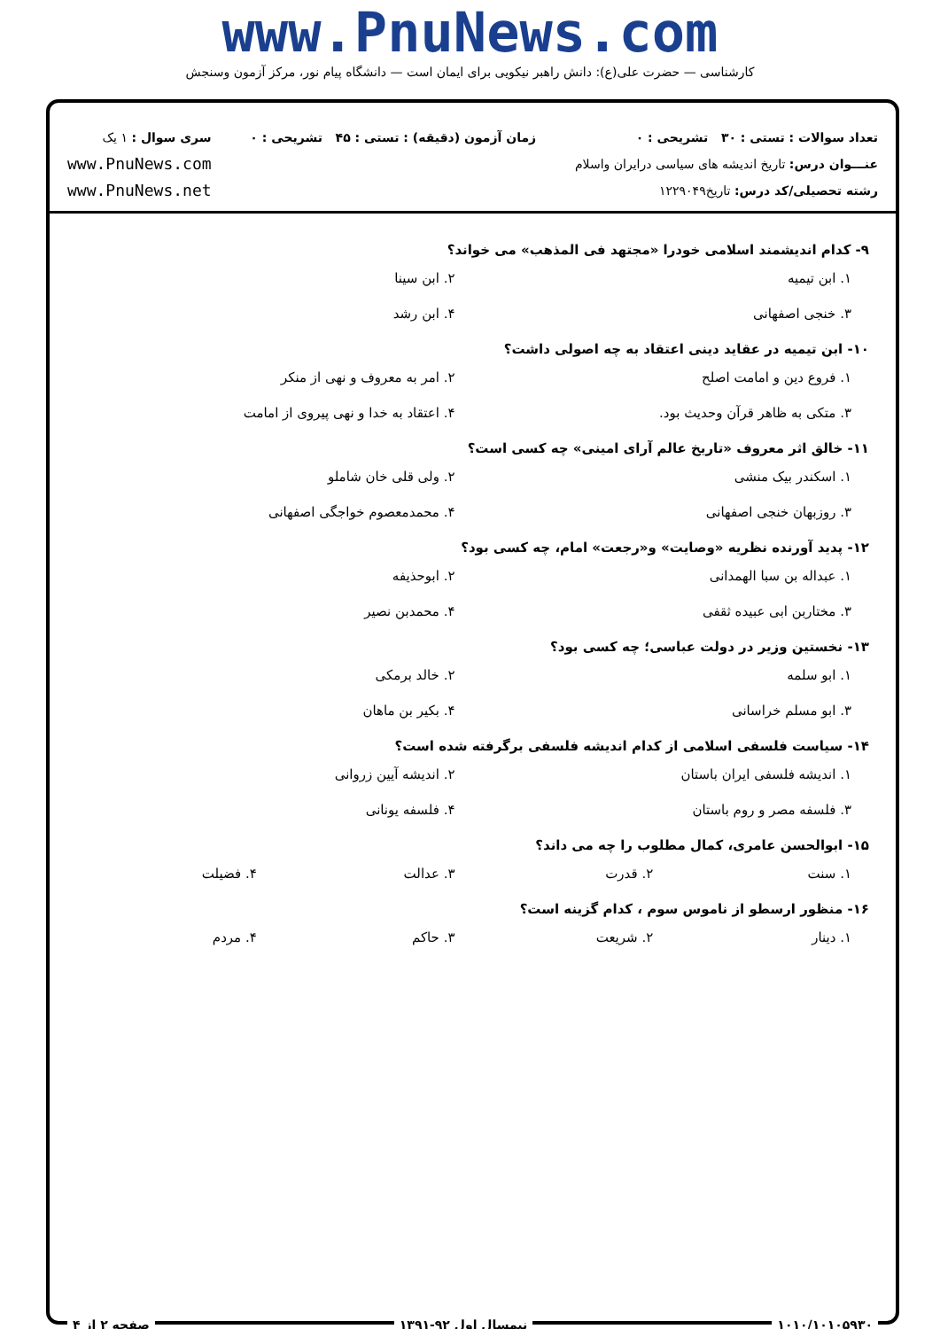www.PnuNews.com
کارشناسی — حضرت علی(ع): دانش راهبر نیکویی برای ایمان است — دانشگاه پیام نور، مرکز آزمون وسنجش
تعداد سوالات : تستی : ۳۰ تشریحی : ۰
عنـــوان درس: تاریخ اندیشه های سیاسی درایران واسلام
رشته تحصیلی/کد درس: تاریخ۱۲۲۹۰۴۹
زمان آزمون (دقیقه) : تستی : ۴۵ تشریحی : ۰
سری سوال : ۱ یک
www.PnuNews.com
www.PnuNews.net
۹- کدام اندیشمند اسلامی خودرا «مجتهد فی المذهب» می خواند؟
۱. ابن تیمیه ۲. ابن سینا
۳. خنجی اصفهانی ۴. ابن رشد
۱۰- ابن تیمیه در عقاید دینی اعتقاد به چه اصولی داشت؟
۱. فروع دین و امامت اصلح ۲. امر به معروف و نهی از منکر
۳. متکی به ظاهر قرآن وحدیث بود. ۴. اعتقاد به خدا و نهی پیروی از امامت
۱۱- خالق اثر معروف «تاریخ عالم آرای امینی» چه کسی است؟
۱. اسکندر بیک منشی ۲. ولی قلی خان شاملو
۳. روزبهان خنجی اصفهانی ۴. محمدمعصوم خواجگی اصفهانی
۱۲- پدید آورنده نظریه «وصایت» و«رجعت» امام، چه کسی بود؟
۱. عبداله بن سبا الهمدانی ۲. ابوحذیفه
۳. مختاربن ابی عبیده ثقفی ۴. محمدبن نصیر
۱۳- نخستین وزیر در دولت عباسی؛ چه کسی بود؟
۱. ابو سلمه ۲. خالد برمکی
۳. ابو مسلم خراسانی ۴. بکیر بن ماهان
۱۴- سیاست فلسفی اسلامی از کدام اندیشه فلسفی برگرفته شده است؟
۱. اندیشه فلسفی ایران باستان ۲. اندیشه آیین زروانی
۳. فلسفه مصر و روم باستان ۴. فلسفه یونانی
۱۵- ابوالحسن عامری، کمال مطلوب را چه می داند؟
۱. سنت ۲. قدرت ۳. عدالت ۴. فضیلت
۱۶- منظور ارسطو از ناموس سوم ، کدام گزینه است؟
۱. دینار ۲. شریعت ۳. حاکم ۴. مردم
۱۰۱۰/۱۰۱۰۵۹۳۰ نیمسال اول ۹۲-۱۳۹۱ صفحه ۲ از ۴